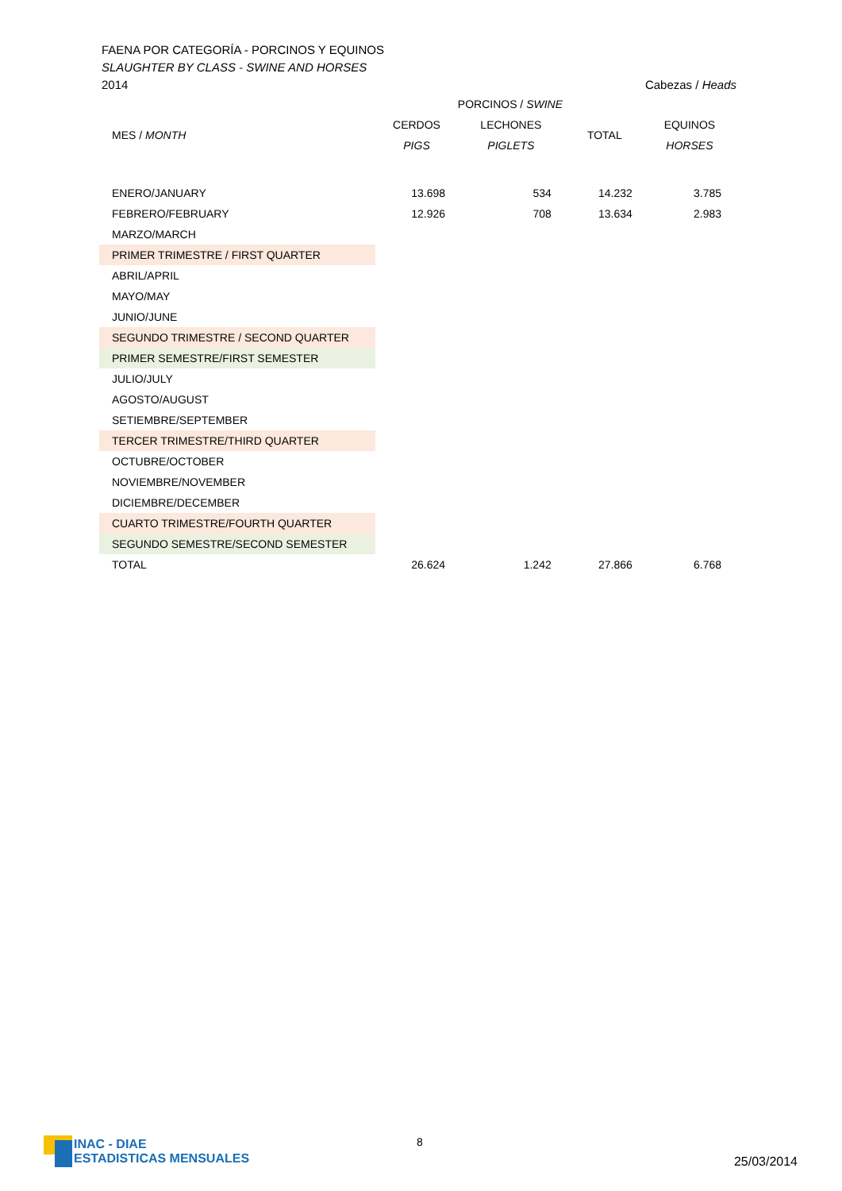FAENA POR CATEGORÍA - PORCINOS Y EQUINOS
SLAUGHTER BY CLASS - SWINE AND HORSES
2014
Cabezas / Heads
| | PORCINOS / SWINE | | | |
| --- | --- | --- | --- | --- |
| MES / MONTH | CERDOS | LECHONES | TOTAL | EQUINOS |
| | PIGS | PIGLETS | | HORSES |
| ENERO/JANUARY | 13.698 | 534 | 14.232 | 3.785 |
| FEBRERO/FEBRUARY | 12.926 | 708 | 13.634 | 2.983 |
| MARZO/MARCH | | | | |
| PRIMER TRIMESTRE / FIRST QUARTER | | | | |
| ABRIL/APRIL | | | | |
| MAYO/MAY | | | | |
| JUNIO/JUNE | | | | |
| SEGUNDO TRIMESTRE / SECOND QUARTER | | | | |
| PRIMER SEMESTRE/FIRST SEMESTER | | | | |
| JULIO/JULY | | | | |
| AGOSTO/AUGUST | | | | |
| SETIEMBRE/SEPTEMBER | | | | |
| TERCER TRIMESTRE/THIRD QUARTER | | | | |
| OCTUBRE/OCTOBER | | | | |
| NOVIEMBRE/NOVEMBER | | | | |
| DICIEMBRE/DECEMBER | | | | |
| CUARTO TRIMESTRE/FOURTH QUARTER | | | | |
| SEGUNDO SEMESTRE/SECOND SEMESTER | | | | |
| TOTAL | 26.624 | 1.242 | 27.866 | 6.768 |
INAC - DIAE
ESTADISTICAS MENSUALES
8
25/03/2014